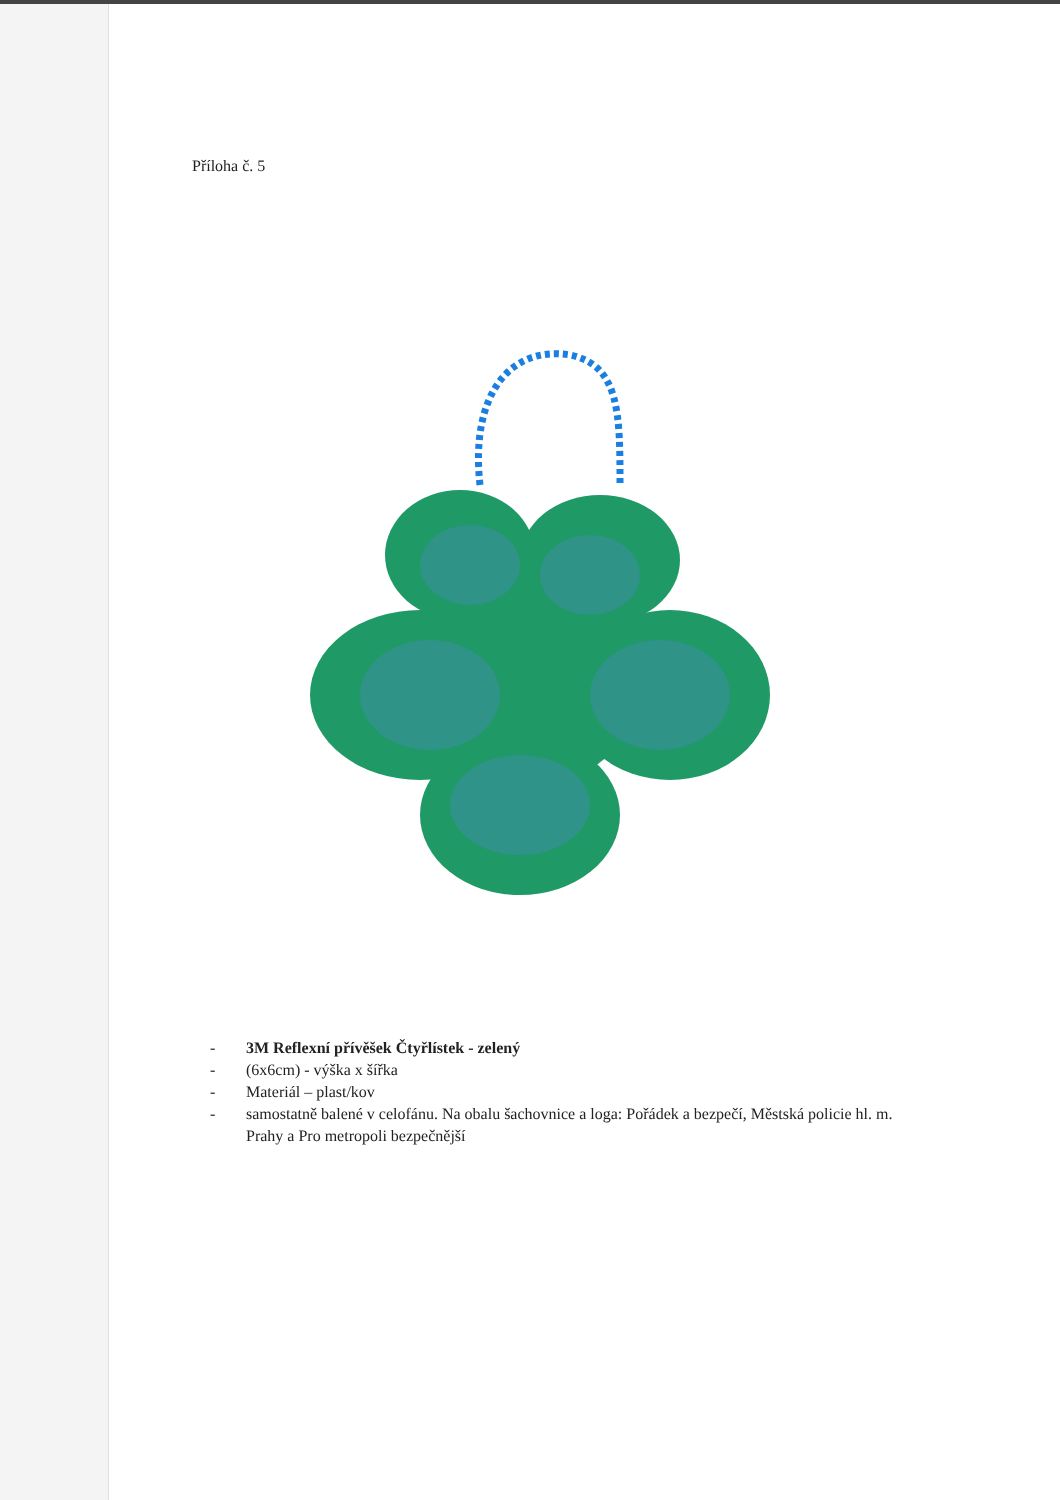Příloha č. 5
- 3M Reflexní přívěšek Čtyřlístek - zelený
- (6x6cm) - výška x šířka
- Materiál – plast/kov
- samostatně balené v celofánu. Na obalu šachovnice a loga: Pořádek a bezpečí, Městská policie hl. m. Prahy a Pro metropoli bezpečnější